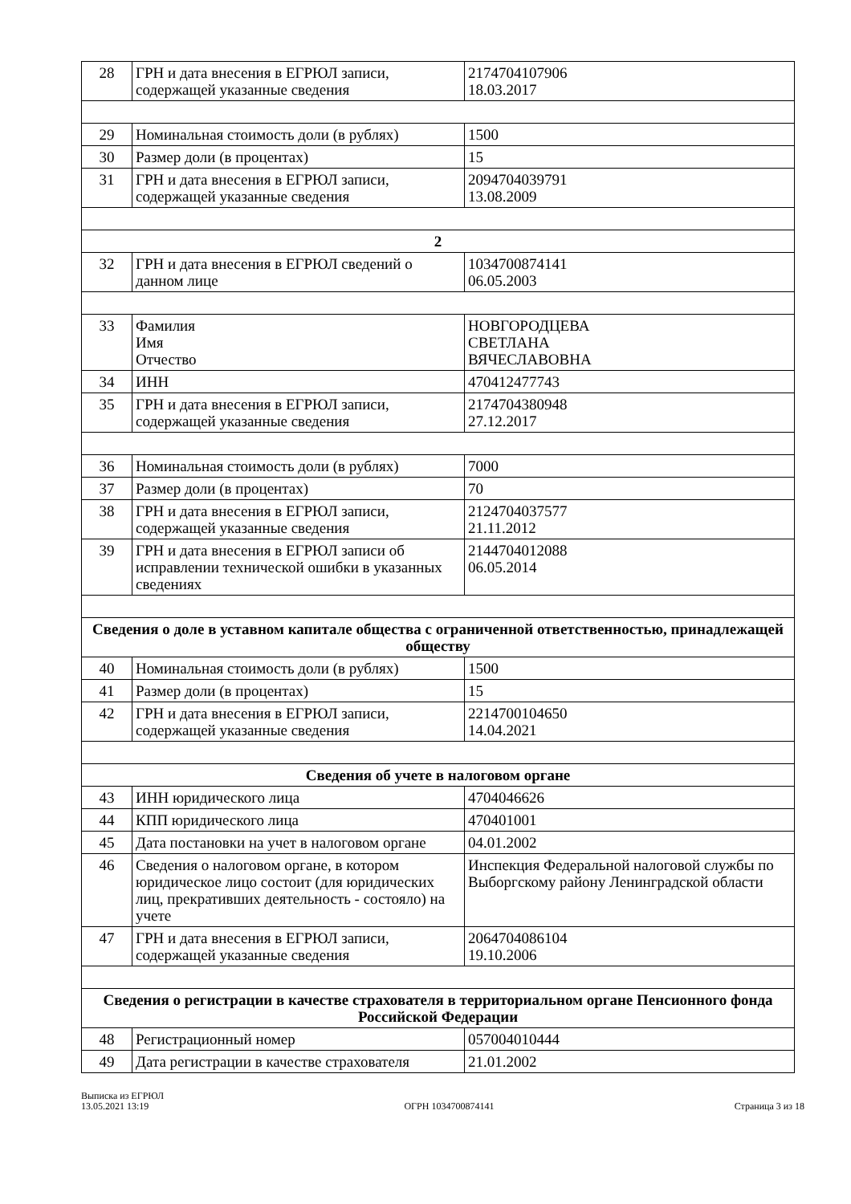| 28 | ГРН и дата внесения в ЕГРЮЛ записи, содержащей указанные сведения | 2174704107906 18.03.2017 |
| 29 | Номинальная стоимость доли (в рублях) | 1500 |
| 30 | Размер доли (в процентах) | 15 |
| 31 | ГРН и дата внесения в ЕГРЮЛ записи, содержащей указанные сведения | 2094704039791 13.08.2009 |
| 2 | | |
| 32 | ГРН и дата внесения в ЕГРЮЛ сведений о данном лице | 1034700874141 06.05.2003 |
| 33 | Фамилия Имя Отчество | НОВГОРОДЦЕВА СВЕТЛАНА ВЯЧЕСЛАВОВНА |
| 34 | ИНН | 470412477743 |
| 35 | ГРН и дата внесения в ЕГРЮЛ записи, содержащей указанные сведения | 2174704380948 27.12.2017 |
| 36 | Номинальная стоимость доли (в рублях) | 7000 |
| 37 | Размер доли (в процентах) | 70 |
| 38 | ГРН и дата внесения в ЕГРЮЛ записи, содержащей указанные сведения | 2124704037577 21.11.2012 |
| 39 | ГРН и дата внесения в ЕГРЮЛ записи об исправлении технической ошибки в указанных сведениях | 2144704012088 06.05.2014 |
| Сведения о доле в уставном капитале общества с ограниченной ответственностью, принадлежащей обществу | | |
| 40 | Номинальная стоимость доли (в рублях) | 1500 |
| 41 | Размер доли (в процентах) | 15 |
| 42 | ГРН и дата внесения в ЕГРЮЛ записи, содержащей указанные сведения | 2214700104650 14.04.2021 |
| Сведения об учете в налоговом органе | | |
| 43 | ИНН юридического лица | 4704046626 |
| 44 | КПП юридического лица | 470401001 |
| 45 | Дата постановки на учет в налоговом органе | 04.01.2002 |
| 46 | Сведения о налоговом органе, в котором юридическое лицо состоит (для юридических лиц, прекративших деятельность - состояло) на учете | Инспекция Федеральной налоговой службы по Выборгскому району Ленинградской области |
| 47 | ГРН и дата внесения в ЕГРЮЛ записи, содержащей указанные сведения | 2064704086104 19.10.2006 |
| Сведения о регистрации в качестве страхователя в территориальном органе Пенсионного фонда Российской Федерации | | |
| 48 | Регистрационный номер | 057004010444 |
| 49 | Дата регистрации в качестве страхователя | 21.01.2002 |
Выписка из ЕГРЮЛ
13.05.2021 13:19
ОГРН 1034700874141
Страница 3 из 18